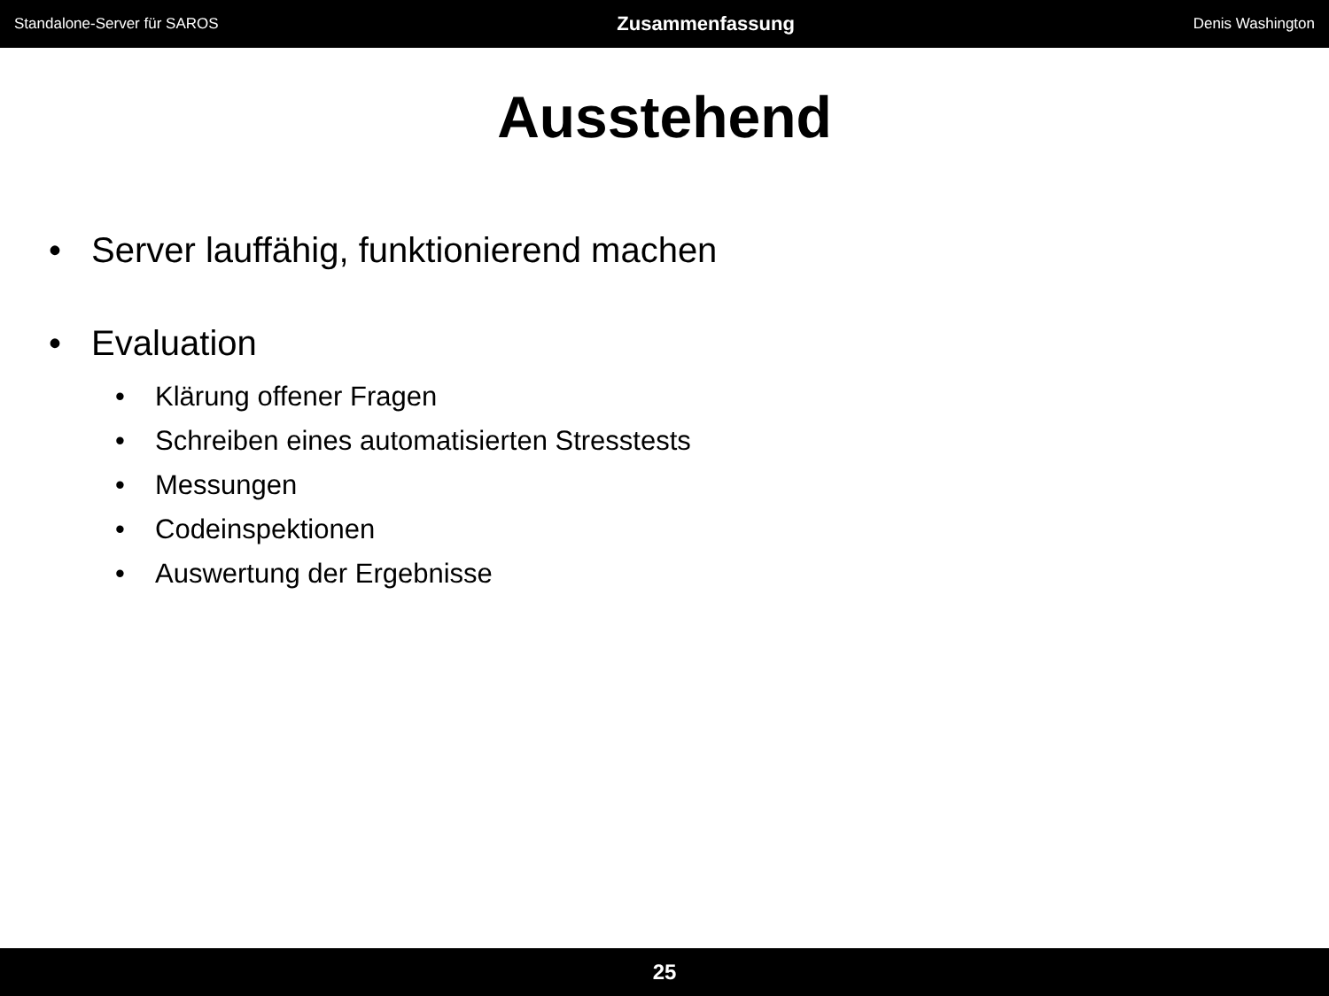Standalone-Server für SAROS Zusammenfassung Denis Washington
Ausstehend
• Server lauffähig, funktionierend machen
• Evaluation
• Klärung offener Fragen
• Schreiben eines automatisierten Stresstests
• Messungen
• Codeinspektionen
• Auswertung der Ergebnisse
25